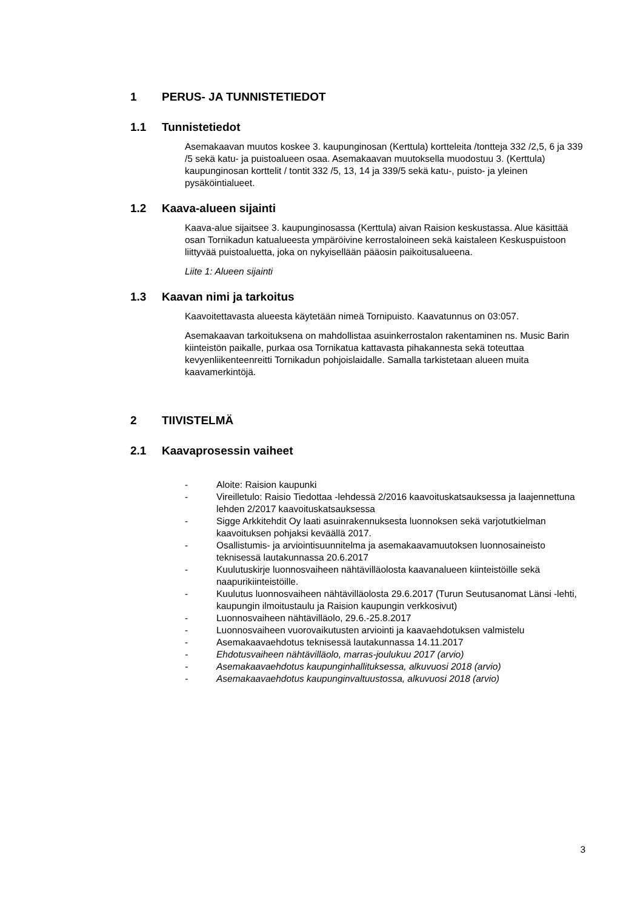1 PERUS- JA TUNNISTETIEDOT
1.1 Tunnistetiedot
Asemakaavan muutos koskee 3. kaupunginosan (Kerttula) kortteleita /tontteja 332 /2,5, 6 ja 339 /5 sekä katu- ja puistoalueen osaa. Asemakaavan muutoksella muodostuu 3. (Kerttula) kaupunginosan korttelit / tontit 332 /5, 13, 14 ja 339/5 sekä katu-, puisto- ja yleinen pysäköintialueet.
1.2 Kaava-alueen sijainti
Kaava-alue sijaitsee 3. kaupunginosassa (Kerttula) aivan Raision keskustassa. Alue käsittää osan Tornikadun katualueesta ympäröivine kerrostaloineen sekä kaistaleen Keskuspuistoon liittyvää puistoaluetta, joka on nykyisellään pääosin paikoitusalueena.
Liite 1: Alueen sijainti
1.3 Kaavan nimi ja tarkoitus
Kaavoitettavasta alueesta käytetään nimeä Tornipuisto. Kaavatunnus on 03:057.
Asemakaavan tarkoituksena on mahdollistaa asuinkerrostalon rakentaminen ns. Music Barin kiinteistön paikalle, purkaa osa Tornikatua kattavasta pihakannesta sekä toteuttaa kevyenliikenteenreitti Tornikadun pohjoislaidalle. Samalla tarkistetaan alueen muita kaavamerkintöjä.
2 TIIVISTELMÄ
2.1 Kaavaprosessin vaiheet
- Aloite: Raision kaupunki
- Vireilletulo: Raisio Tiedottaa -lehdessä 2/2016 kaavoituskatsauksessa ja laajennettuna lehden 2/2017 kaavoituskatsauksessa
- Sigge Arkkitehdit Oy laati asuinrakennuksesta luonnoksen sekä varjotutkielman kaavoituksen pohjaksi keväällä 2017.
- Osallistumis- ja arviointisuunnitelma ja asemakaavamuutoksen luonnosaineisto teknisessä lautakunnassa 20.6.2017
- Kuulutuskirje luonnosvaiheen nähtävilläolosta kaavanalueen kiinteistöille sekä naapurikiinteistöille.
- Kuulutus luonnosvaiheen nähtävilläolosta 29.6.2017 (Turun Seutusanomat Länsi -lehti, kaupungin ilmoitustaulu ja Raision kaupungin verkkosivut)
- Luonnosvaiheen nähtävilläolo, 29.6.-25.8.2017
- Luonnosvaiheen vuorovaikutusten arviointi ja kaavaehdotuksen valmistelu
- Asemakaavaehdotus teknisessä lautakunnassa 14.11.2017
- Ehdotusvaiheen nähtävilläolo, marras-joulukuu 2017 (arvio)
- Asemakaavaehdotus kaupunginhallituksessa, alkuvuosi 2018 (arvio)
- Asemakaavaehdotus kaupunginvaltuustossa, alkuvuosi 2018 (arvio)
3